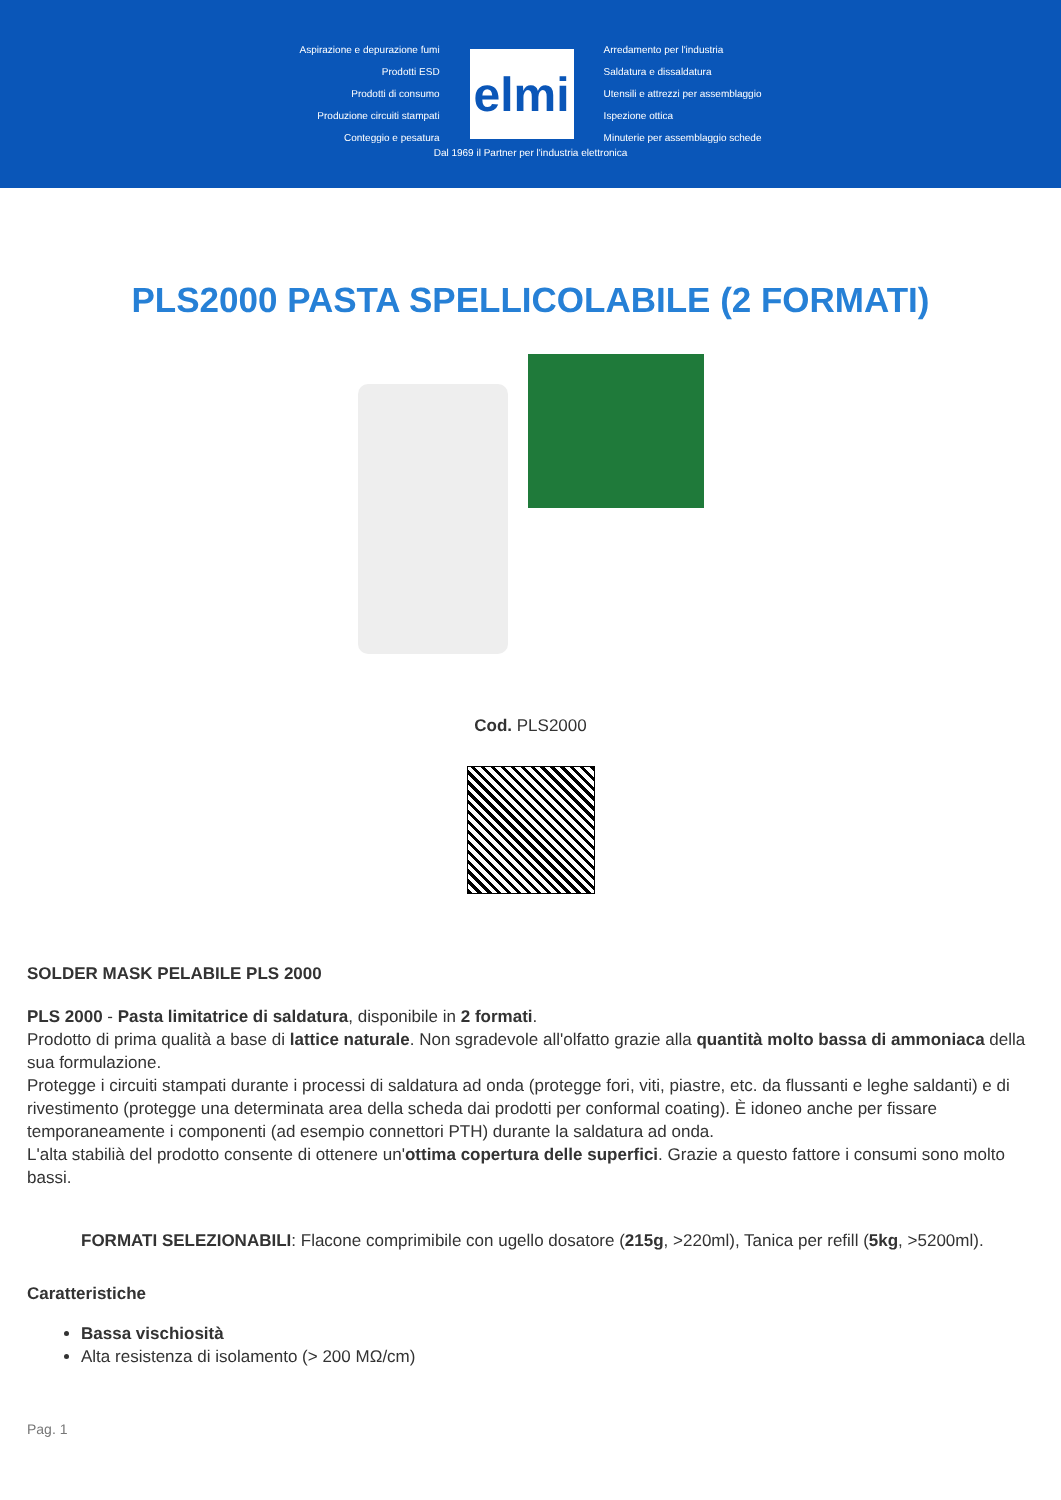Aspirazione e depurazione fumi
Prodotti ESD
Prodotti di consumo
Produzione circuiti stampati
Conteggio e pesatura
elmi
Arredamento per l'industria
Saldatura e dissaldatura
Utensili e attrezzi per assemblaggio
Ispezione ottica
Minuterie per assemblaggio schede
Dal 1969 il Partner per l'industria elettronica
PLS2000 PASTA SPELLICOLABILE (2 FORMATI)
Cod. PLS2000
SOLDER MASK PELABILE PLS 2000
PLS 2000 - Pasta limitatrice di saldatura, disponibile in 2 formati.
Prodotto di prima qualità a base di lattice naturale. Non sgradevole all'olfatto grazie alla quantità molto bassa di ammoniaca della sua formulazione.
Protegge i circuiti stampati durante i processi di saldatura ad onda (protegge fori, viti, piastre, etc. da flussanti e leghe saldanti) e di rivestimento (protegge una determinata area della scheda dai prodotti per conformal coating). È idoneo anche per fissare temporaneamente i componenti (ad esempio connettori PTH) durante la saldatura ad onda.
L'alta stabilià del prodotto consente di ottenere un'ottima copertura delle superfici. Grazie a questo fattore i consumi sono molto bassi.
FORMATI SELEZIONABILI: Flacone comprimibile con ugello dosatore (215g, >220ml), Tanica per refill (5kg, >5200ml).
Caratteristiche
Bassa vischiosità
Alta resistenza di isolamento (> 200 MΩ/cm)
Pag. 1